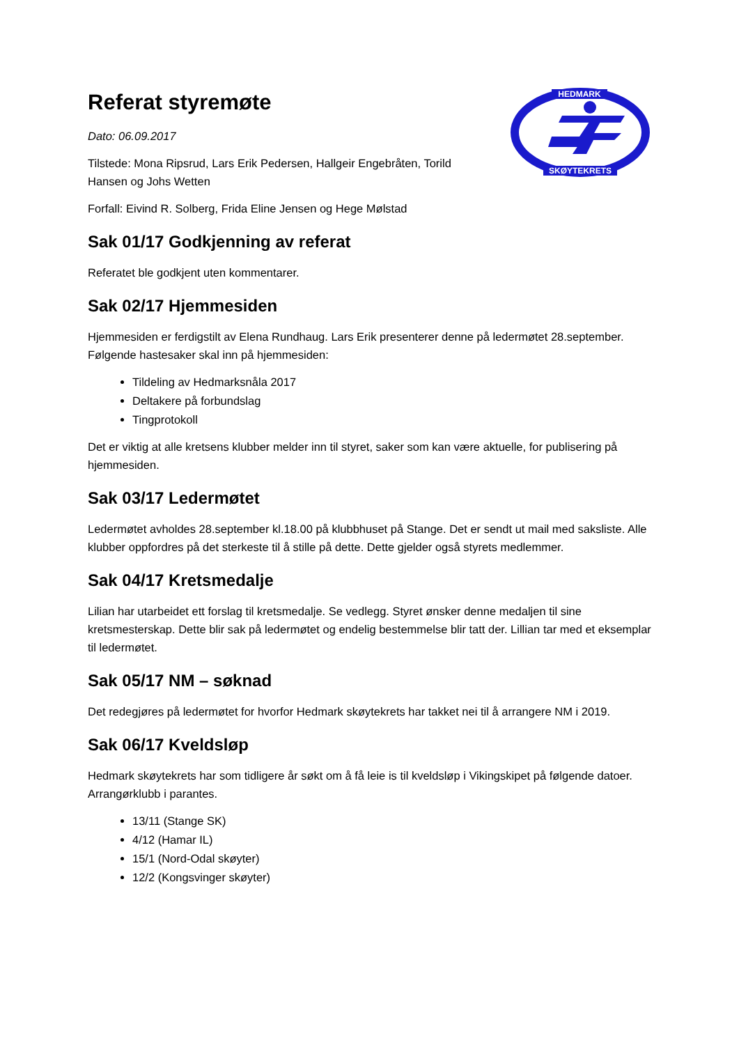HEDMARK
SKØYTEKRETS
Referat styremøte
Dato: 06.09.2017
Tilstede: Mona Ripsrud, Lars Erik Pedersen, Hallgeir Engebråten, Torild Hansen og Johs Wetten
Forfall: Eivind R. Solberg, Frida Eline Jensen og Hege Mølstad
Sak 01/17 Godkjenning av referat
Referatet ble godkjent uten kommentarer.
Sak 02/17 Hjemmesiden
Hjemmesiden er ferdigstilt av Elena Rundhaug. Lars Erik presenterer denne på ledermøtet 28.september. Følgende hastesaker skal inn på hjemmesiden:
Tildeling av Hedmarksnåla 2017
Deltakere på forbundslag
Tingprotokoll
Det er viktig at alle kretsens klubber melder inn til styret, saker som kan være aktuelle, for publisering på hjemmesiden.
Sak 03/17 Ledermøtet
Ledermøtet avholdes 28.september kl.18.00 på klubbhuset på Stange. Det er sendt ut mail med saksliste. Alle klubber oppfordres på det sterkeste til å stille på dette. Dette gjelder også styrets medlemmer.
Sak 04/17 Kretsmedalje
Lilian har utarbeidet ett forslag til kretsmedalje. Se vedlegg. Styret ønsker denne medaljen til sine kretsmesterskap. Dette blir sak på ledermøtet og endelig bestemmelse blir tatt der. Lillian tar med et eksemplar til ledermøtet.
Sak 05/17 NM – søknad
Det redegjøres på ledermøtet for hvorfor Hedmark skøytekrets har takket nei til å arrangere NM i 2019.
Sak 06/17 Kveldsløp
Hedmark skøytekrets har som tidligere år søkt om å få leie is til kveldsløp i Vikingskipet på følgende datoer. Arrangørklubb i parantes.
13/11 (Stange SK)
4/12 (Hamar IL)
15/1 (Nord-Odal skøyter)
12/2 (Kongsvinger skøyter)